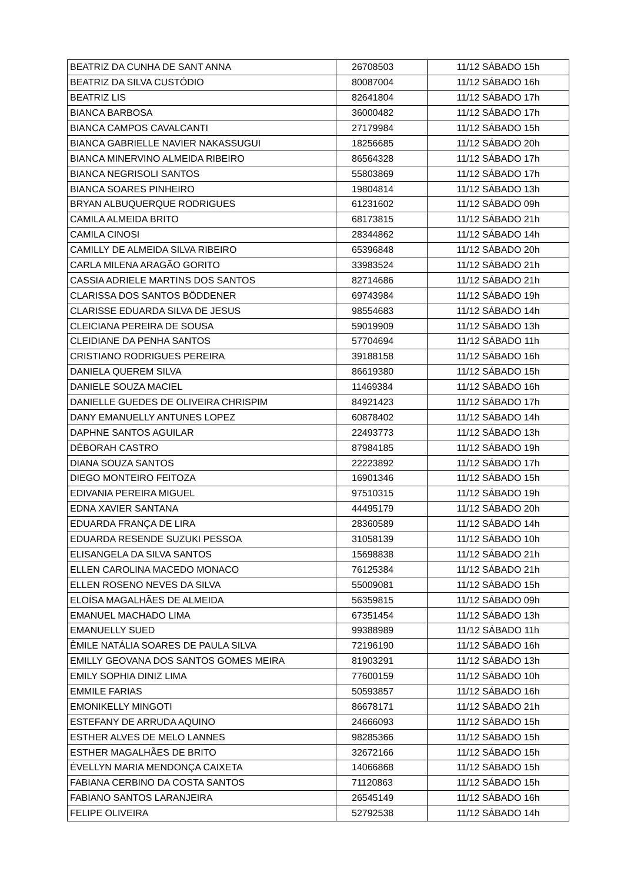| BEATRIZ DA CUNHA DE SANT ANNA | 26708503 | 11/12 SÁBADO 15h |
| BEATRIZ DA SILVA CUSTÓDIO | 80087004 | 11/12 SÁBADO 16h |
| BEATRIZ LIS | 82641804 | 11/12 SÁBADO 17h |
| BIANCA BARBOSA | 36000482 | 11/12 SÁBADO 17h |
| BIANCA CAMPOS CAVALCANTI | 27179984 | 11/12 SÁBADO 15h |
| BIANCA GABRIELLE NAVIER NAKASSUGUI | 18256685 | 11/12 SÁBADO 20h |
| BIANCA MINERVINO ALMEIDA RIBEIRO | 86564328 | 11/12 SÁBADO 17h |
| BIANCA NEGRISOLI SANTOS | 55803869 | 11/12 SÁBADO 17h |
| BIANCA SOARES PINHEIRO | 19804814 | 11/12 SÁBADO 13h |
| BRYAN ALBUQUERQUE RODRIGUES | 61231602 | 11/12 SÁBADO 09h |
| CAMILA ALMEIDA BRITO | 68173815 | 11/12 SÁBADO 21h |
| CAMILA CINOSI | 28344862 | 11/12 SÁBADO 14h |
| CAMILLY DE ALMEIDA SILVA RIBEIRO | 65396848 | 11/12 SÁBADO 20h |
| CARLA MILENA ARAGÃO GORITO | 33983524 | 11/12 SÁBADO 21h |
| CASSIA ADRIELE MARTINS DOS SANTOS | 82714686 | 11/12 SÁBADO 21h |
| CLARISSA DOS SANTOS BÖDDENER | 69743984 | 11/12 SÁBADO 19h |
| CLARISSE EDUARDA SILVA DE JESUS | 98554683 | 11/12 SÁBADO 14h |
| CLEICIANA PEREIRA DE SOUSA | 59019909 | 11/12 SÁBADO 13h |
| CLEIDIANE DA PENHA SANTOS | 57704694 | 11/12 SÁBADO 11h |
| CRISTIANO RODRIGUES PEREIRA | 39188158 | 11/12 SÁBADO 16h |
| DANIELA QUEREM SILVA | 86619380 | 11/12 SÁBADO 15h |
| DANIELE SOUZA MACIEL | 11469384 | 11/12 SÁBADO 16h |
| DANIELLE GUEDES DE OLIVEIRA CHRISPIM | 84921423 | 11/12 SÁBADO 17h |
| DANY EMANUELLY ANTUNES LOPEZ | 60878402 | 11/12 SÁBADO 14h |
| DAPHNE SANTOS AGUILAR | 22493773 | 11/12 SÁBADO 13h |
| DÉBORAH CASTRO | 87984185 | 11/12 SÁBADO 19h |
| DIANA SOUZA SANTOS | 22223892 | 11/12 SÁBADO 17h |
| DIEGO MONTEIRO FEITOZA | 16901346 | 11/12 SÁBADO 15h |
| EDIVANIA PEREIRA MIGUEL | 97510315 | 11/12 SÁBADO 19h |
| EDNA XAVIER SANTANA | 44495179 | 11/12 SÁBADO 20h |
| EDUARDA FRANÇA DE LIRA | 28360589 | 11/12 SÁBADO 14h |
| EDUARDA RESENDE SUZUKI PESSOA | 31058139 | 11/12 SÁBADO 10h |
| ELISANGELA DA SILVA SANTOS | 15698838 | 11/12 SÁBADO 21h |
| ELLEN CAROLINA MACEDO MONACO | 76125384 | 11/12 SÁBADO 21h |
| ELLEN ROSENO NEVES DA SILVA | 55009081 | 11/12 SÁBADO 15h |
| ELOÍSA MAGALHÃES DE ALMEIDA | 56359815 | 11/12 SÁBADO 09h |
| EMANUEL MACHADO LIMA | 67351454 | 11/12 SÁBADO 13h |
| EMANUELLY SUED | 99388989 | 11/12 SÁBADO 11h |
| ÊMILE NATÁLIA SOARES DE PAULA SILVA | 72196190 | 11/12 SÁBADO 16h |
| EMILLY GEOVANA DOS SANTOS GOMES MEIRA | 81903291 | 11/12 SÁBADO 13h |
| EMILY SOPHIA DINIZ LIMA | 77600159 | 11/12 SÁBADO 10h |
| EMMILE FARIAS | 50593857 | 11/12 SÁBADO 16h |
| EMONIKELLY MINGOTI | 86678171 | 11/12 SÁBADO 21h |
| ESTEFANY DE ARRUDA AQUINO | 24666093 | 11/12 SÁBADO 15h |
| ESTHER ALVES DE MELO LANNES | 98285366 | 11/12 SÁBADO 15h |
| ESTHER MAGALHÃES DE BRITO | 32672166 | 11/12 SÁBADO 15h |
| ÉVELLYN MARIA MENDONÇA CAIXETA | 14066868 | 11/12 SÁBADO 15h |
| FABIANA CERBINO DA COSTA SANTOS | 71120863 | 11/12 SÁBADO 15h |
| FABIANO SANTOS LARANJEIRA | 26545149 | 11/12 SÁBADO 16h |
| FELIPE OLIVEIRA | 52792538 | 11/12 SÁBADO 14h |